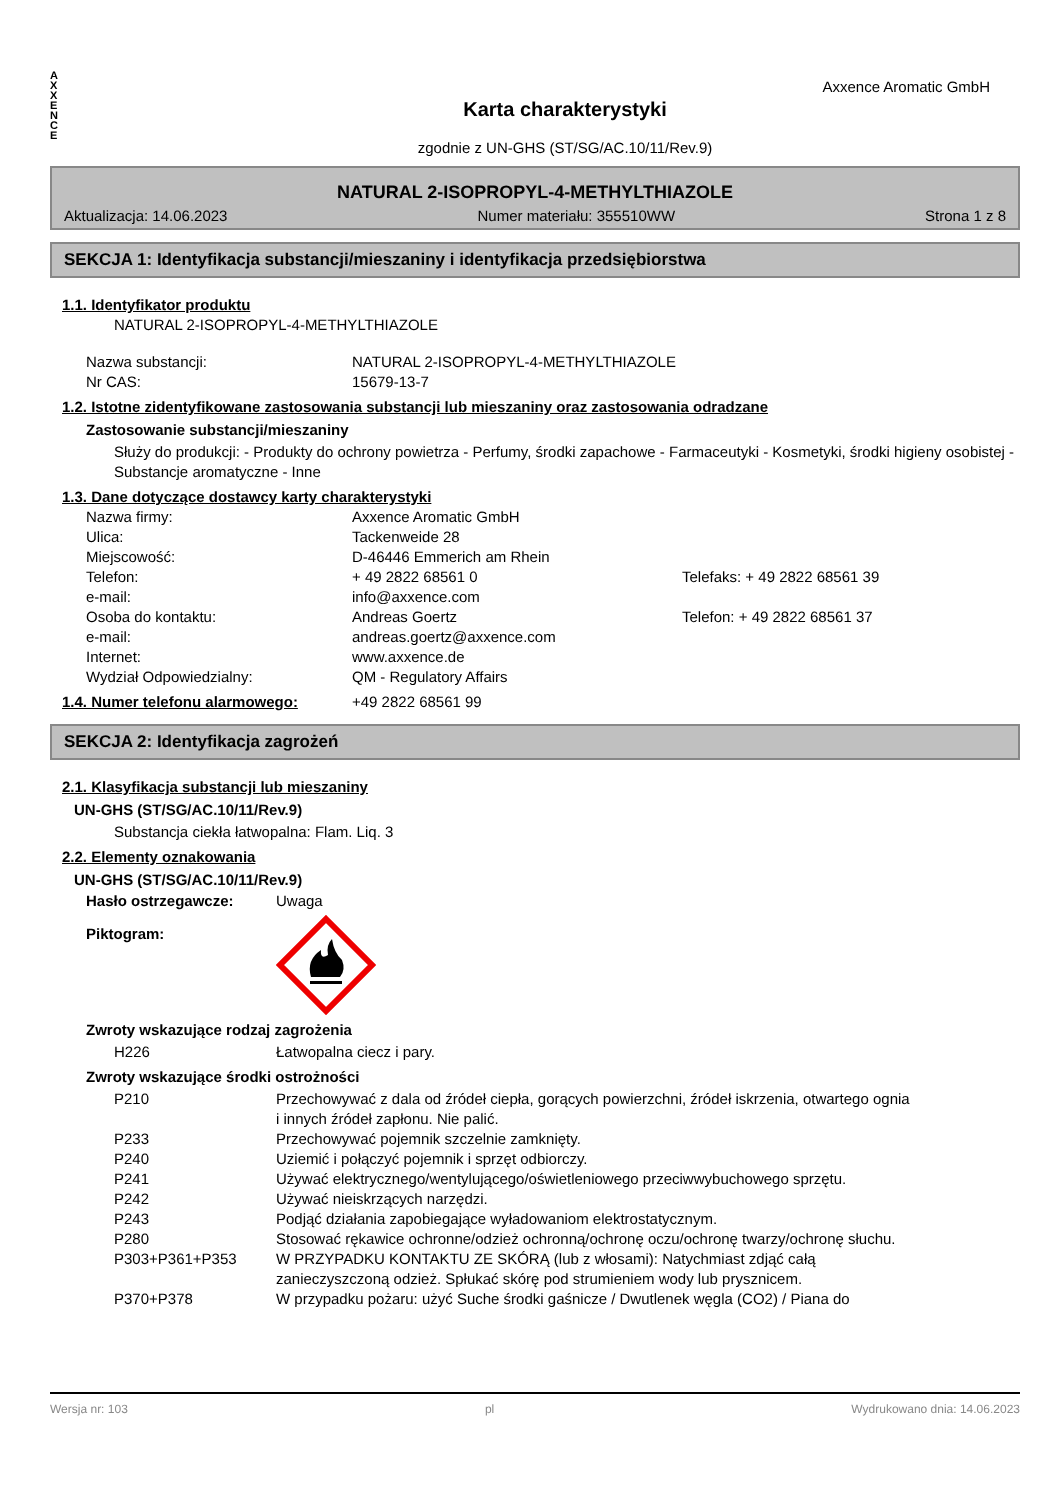A
X
X
E
N
C
E
Karta charakterystyki
zgodnie z UN-GHS (ST/SG/AC.10/11/Rev.9)
Axxence Aromatic GmbH
NATURAL 2-ISOPROPYL-4-METHYLTHIAZOLE
Aktualizacja: 14.06.2023 Numer materiału: 355510WW Strona 1 z 8
SEKCJA 1: Identyfikacja substancji/mieszaniny i identyfikacja przedsiębiorstwa
1.1. Identyfikator produktu
NATURAL 2-ISOPROPYL-4-METHYLTHIAZOLE
Nazwa substancji: NATURAL 2-ISOPROPYL-4-METHYLTHIAZOLE
Nr CAS: 15679-13-7
1.2. Istotne zidentyfikowane zastosowania substancji lub mieszaniny oraz zastosowania odradzane
Zastosowanie substancji/mieszaniny
Służy do produkcji: - Produkty do ochrony powietrza - Perfumy, środki zapachowe - Farmaceutyki - Kosmetyki, środki higieny osobistej - Substancje aromatyczne - Inne
1.3. Dane dotyczące dostawcy karty charakterystyki
Nazwa firmy: Axxence Aromatic GmbH
Ulica: Tackenweide 28
Miejscowość: D-46446 Emmerich am Rhein
Telefon: + 49 2822 68561 0 Telefaks: + 49 2822 68561 39
e-mail: info@axxence.com
Osoba do kontaktu: Andreas Goertz Telefon: + 49 2822 68561 37
e-mail: andreas.goertz@axxence.com
Internet: www.axxence.de
Wydział Odpowiedzialny: QM - Regulatory Affairs
1.4. Numer telefonu alarmowego:
+49 2822 68561 99
SEKCJA 2: Identyfikacja zagrożeń
2.1. Klasyfikacja substancji lub mieszaniny
UN-GHS (ST/SG/AC.10/11/Rev.9)
Substancja ciekła łatwopalna: Flam. Liq. 3
2.2. Elementy oznakowania
UN-GHS (ST/SG/AC.10/11/Rev.9)
Hasło ostrzegawcze: Uwaga
Piktogram:
Zwroty wskazujące rodzaj zagrożenia
H226 Łatwopalna ciecz i pary.
Zwroty wskazujące środki ostrożności
P210 Przechowywać z dala od źródeł ciepła, gorących powierzchni, źródeł iskrzenia, otwartego ognia i innych źródeł zapłonu. Nie palić.
P233 Przechowywać pojemnik szczelnie zamknięty.
P240 Uziemić i połączyć pojemnik i sprzęt odbiorczy.
P241 Używać elektrycznego/wentylującego/oświetleniowego przeciwwybuchowego sprzętu.
P242 Używać nieiskrzących narzędzi.
P243 Podjąć działania zapobiegające wyładowaniom elektrostatycznym.
P280 Stosować rękawice ochronne/odzież ochronną/ochronę oczu/ochronę twarzy/ochronę słuchu.
P303+P361+P353 W PRZYPADKU KONTAKTU ZE SKÓRĄ (lub z włosami): Natychmiast zdjąć całą zanieczyszczoną odzież. Spłukać skórę pod strumieniem wody lub prysznicem.
P370+P378 W przypadku pożaru: użyć Suche środki gaśnicze / Dwutlenek węgla (CO2) / Piana do
Wersja nr: 103 pl Wydrukowano dnia: 14.06.2023